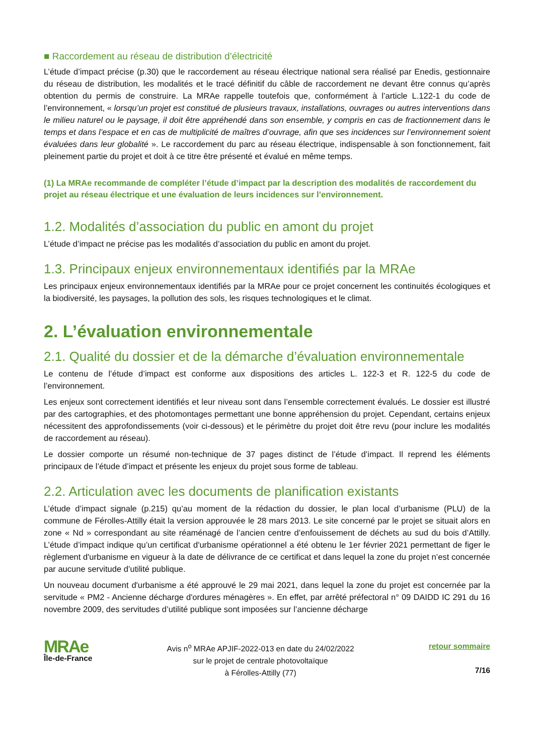■ Raccordement au réseau de distribution d’électricité
L’étude d’impact précise (p.30) que le raccordement au réseau électrique national sera réalisé par Enedis, gestionnaire du réseau de distribution, les modalités et le tracé définitif du câble de raccordement ne devant être connus qu’après obtention du permis de construire. La MRAe rappelle toutefois que, conformément à l’article L.122-1 du code de l’environnement, « lorsqu’un projet est constitué de plusieurs travaux, installations, ouvrages ou autres interventions dans le milieu naturel ou le paysage, il doit être appréhendé dans son ensemble, y compris en cas de fractionnement dans le temps et dans l’espace et en cas de multiplicité de maîtres d’ouvrage, afin que ses incidences sur l’environnement soient évaluées dans leur globalité ». Le raccordement du parc au réseau électrique, indispensable à son fonctionnement, fait pleinement partie du projet et doit à ce titre être présenté et évalué en même temps.
(1) La MRAe recommande de compléter l’étude d’impact par la description des modalités de raccordement du projet au réseau électrique et une évaluation de leurs incidences sur l’environnement.
1.2. Modalités d’association du public en amont du projet
L’étude d’impact ne précise pas les modalités d’association du public en amont du projet.
1.3. Principaux enjeux environnementaux identifiés par la MRAe
Les principaux enjeux environnementaux identifiés par la MRAe pour ce projet concernent les continuités écologiques et la biodiversité, les paysages, la pollution des sols, les risques technologiques et le climat.
2. L’évaluation environnementale
2.1. Qualité du dossier et de la démarche d’évaluation environnementale
Le contenu de l’étude d’impact est conforme aux dispositions des articles L. 122-3 et R. 122-5 du code de l’environnement.
Les enjeux sont correctement identifiés et leur niveau sont dans l’ensemble correctement évalués. Le dossier est illustré par des cartographies, et des photomontages permettant une bonne appréhension du projet. Cependant, certains enjeux nécessitent des approfondissements (voir ci-dessous) et le périmètre du projet doit être revu (pour inclure les modalités de raccordement au réseau).
Le dossier comporte un résumé non-technique de 37 pages distinct de l’étude d’impact. Il reprend les éléments principaux de l’étude d’impact et présente les enjeux du projet sous forme de tableau.
2.2. Articulation avec les documents de planification existants
L’étude d’impact signale (p.215) qu’au moment de la rédaction du dossier, le plan local d’urbanisme (PLU) de la commune de Férolles-Attilly était la version approuvée le 28 mars 2013. Le site concerné par le projet se situait alors en zone « Nd » correspondant au site réaménagé de l’ancien centre d’enfouissement de déchets au sud du bois d’Attilly. L’étude d’impact indique qu’un certificat d'urbanisme opérationnel a été obtenu le 1er février 2021 permettant de figer le règlement d'urbanisme en vigueur à la date de délivrance de ce certificat et dans lequel la zone du projet n’est concernée par aucune servitude d’utilité publique.
Un nouveau document d'urbanisme a été approuvé le 29 mai 2021, dans lequel la zone du projet est concernée par la servitude « PM2 - Ancienne décharge d'ordures ménagères ». En effet, par arrêté préfectoral n° 09 DAIDD IC 291 du 16 novembre 2009, des servitudes d’utilité publique sont imposées sur l’ancienne décharge
MRAe
Île-de-France
Avis n<sup>o</sup> MRAe APJIF-2022-013 en date du 24/02/2022
sur le projet de centrale photovoltaïque
à Férolles-Attilly (77)
retour sommaire
7/16